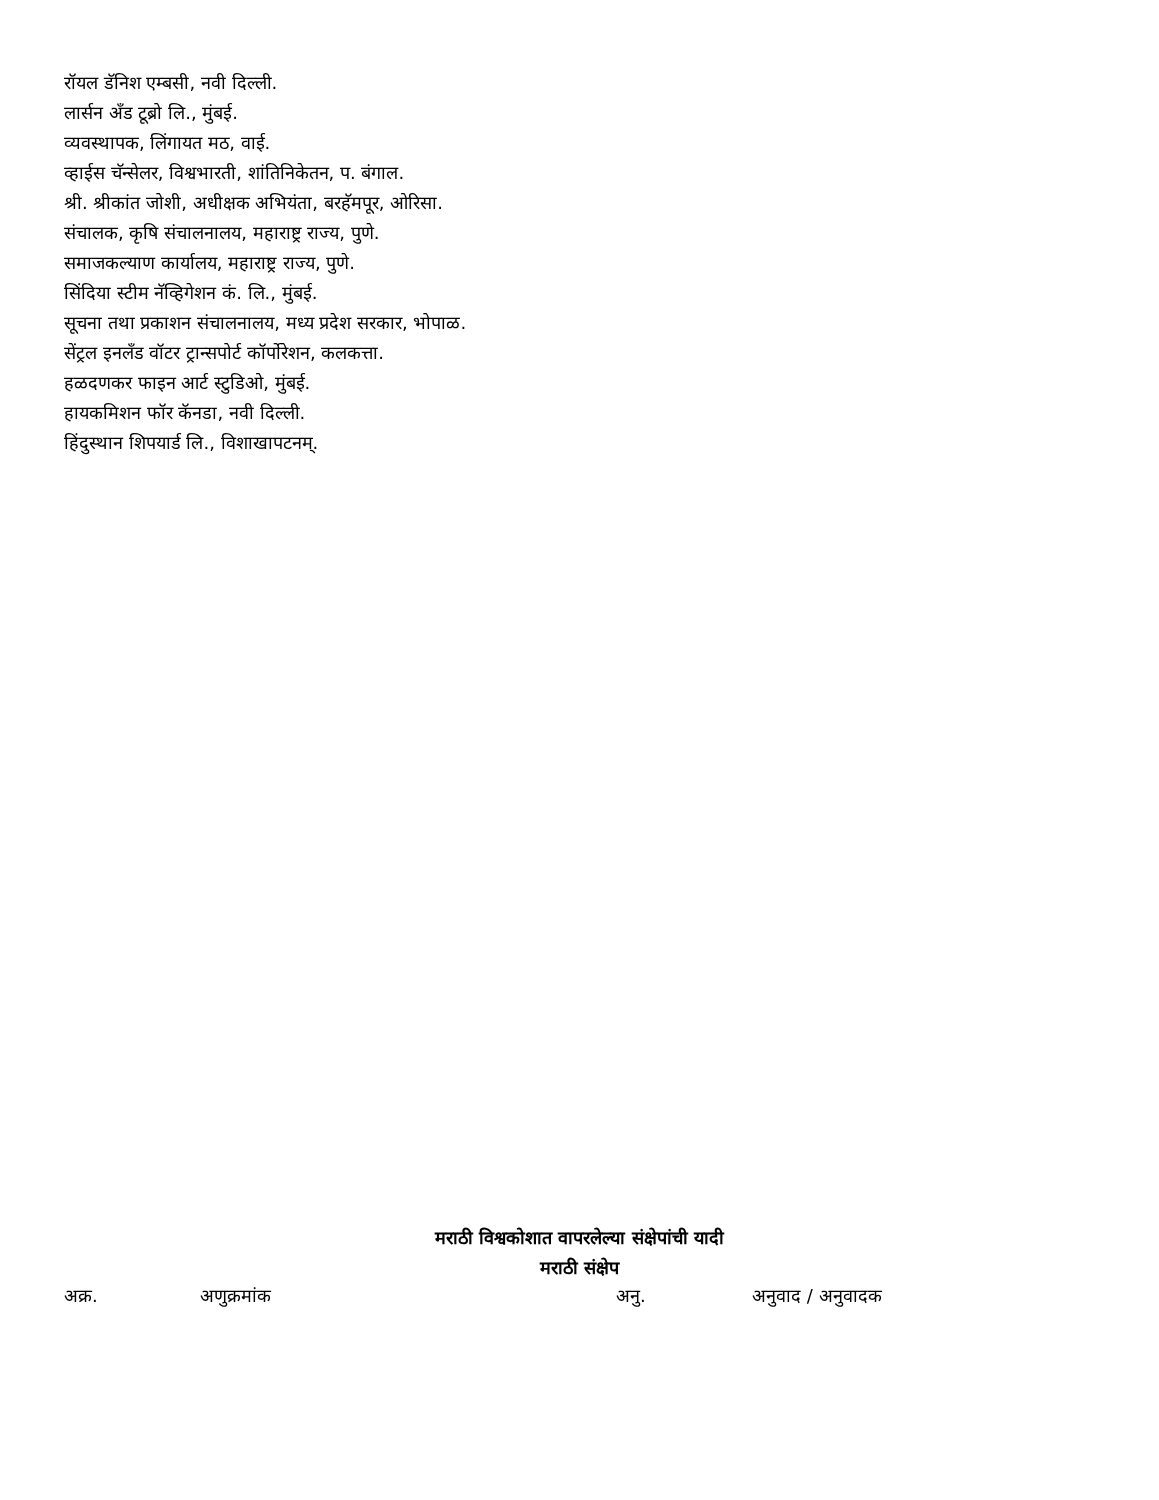रॉयल डॅनिश एम्बसी, नवी दिल्ली.
लार्सन ॲंड टूब्रो लि., मुंबई.
व्यवस्थापक, लिंगायत मठ, वाई.
व्हाईस चॅन्सेलर, विश्वभारती, शांतिनिकेतन, प. बंगाल.
श्री. श्रीकांत जोशी, अधीक्षक अभियंता, बरहॅमपूर, ओरिसा.
संचालक, कृषि संचालनालय, महाराष्ट्र राज्य, पुणे.
समाजकल्याण कार्यालय, महाराष्ट्र राज्य, पुणे.
सिंदिया स्टीम नॅव्हिगेशन कं. लि., मुंबई.
सूचना तथा प्रकाशन संचालनालय, मध्य प्रदेश सरकार, भोपाळ.
सेंट्रल इनलॅंड वॉटर ट्रान्सपोर्ट कॉर्पोरेशन, कलकत्ता.
हळदणकर फाइन आर्ट स्टुडिओ, मुंबई.
हायकमिशन फॉर कॅनडा, नवी दिल्ली.
हिंदुस्थान शिपयार्ड लि., विशाखापटनम्.
मराठी विश्वकोशात वापरलेल्या संक्षेपांची यादी
मराठी संक्षेप
| अक्र. | अणुक्रमांक | अनु. | अनुवाद / अनुवादक |